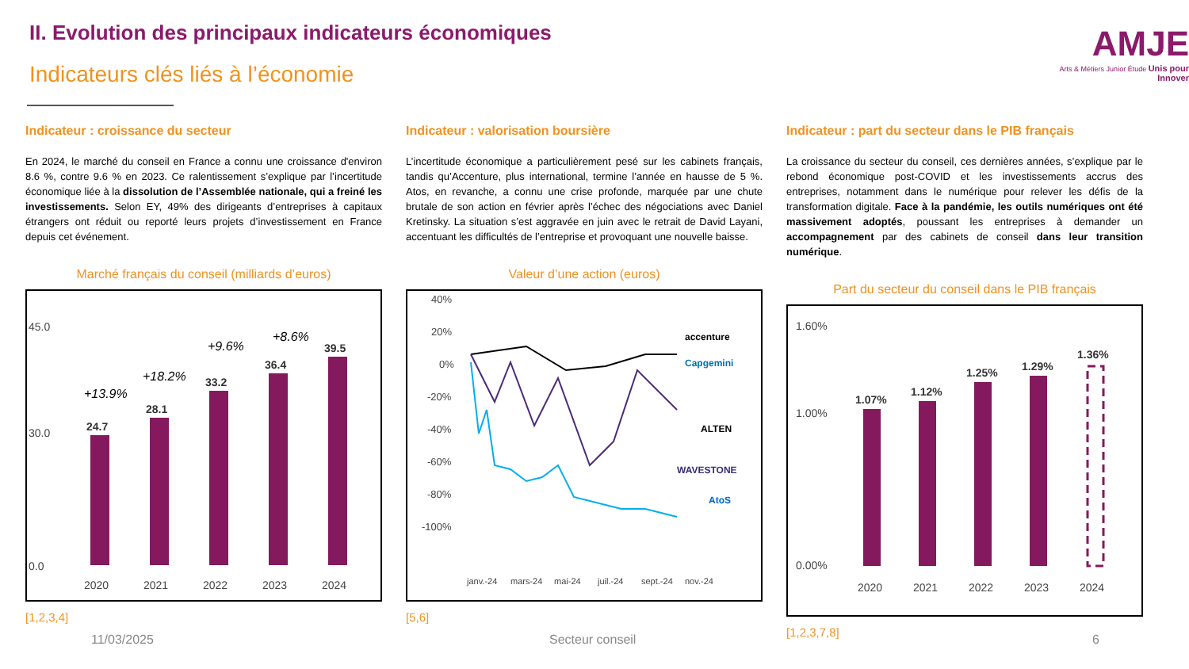II. Evolution des principaux indicateurs économiques
Indicateurs clés liés à l’économie
AMJE
Arts & Métiers Junior Étude Unis pour Innover
Indicateur : croissance du secteur
En 2024, le marché du conseil en France a connu une croissance d'environ 8.6 %, contre 9.6 % en 2023. Ce ralentissement s’explique par l’incertitude économique liée à la dissolution de l’Assemblée nationale, qui a freiné les investissements. Selon EY, 49% des dirigeants d’entreprises à capitaux étrangers ont réduit ou reporté leurs projets d’investissement en France depuis cet événement.
Marché français du conseil (milliards d’euros)
45.0
30.0
0.0
24.7
28.1
33.2
36.4
39.5
+13.9%
+18.2%
+9.6%
+8.6%
2020
2021
2022
2023
2024
[1,2,3,4]
Indicateur : valorisation boursière
L’incertitude économique a particulièrement pesé sur les cabinets français, tandis qu’Accenture, plus international, termine l’année en hausse de 5 %. Atos, en revanche, a connu une crise profonde, marquée par une chute brutale de son action en février après l’échec des négociations avec Daniel Kretinsky. La situation s’est aggravée en juin avec le retrait de David Layani, accentuant les difficultés de l’entreprise et provoquant une nouvelle baisse.
Valeur d’une action (euros)
40%
20%
0%
-20%
-40%
-60%
-80%
-100%
accenture
Capgemini
ALTEN
WAVESTONE
AtoS
janv.-24
mars-24
mai-24
juil.-24
sept.-24
nov.-24
[5,6]
Indicateur : part du secteur dans le PIB français
La croissance du secteur du conseil, ces dernières années, s’explique par le rebond économique post-COVID et les investissements accrus des entreprises, notamment dans le numérique pour relever les défis de la transformation digitale. Face à la pandémie, les outils numériques ont été massivement adoptés, poussant les entreprises à demander un accompagnement par des cabinets de conseil dans leur transition numérique.
Part du secteur du conseil dans le PIB français
1.60%
1.00%
0.00%
1.07%
1.12%
1.25%
1.29%
1.36%
2020
2021
2022
2023
2024
[1,2,3,7,8]
11/03/2025 Secteur conseil 6